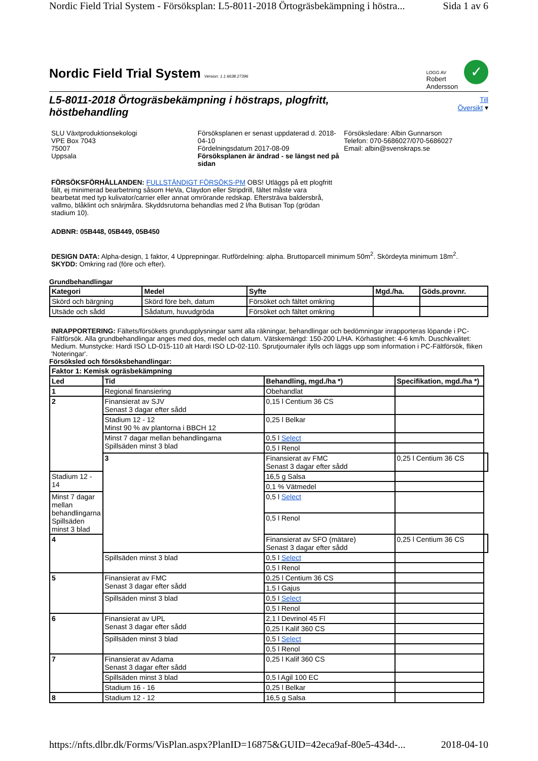Nordic Field Trial System - Försöksplan: L5-8011-2018 Örtogräsbekämpning i höstra... Sida 1 av 6
Nordic Field Trial System Version: 1.1.6638.27396
LOGG AV
Robert
Andersson
✓
L5-8011-2018 Örtogräsbekämpning i höstraps, plogfritt, höstbehandling
Till
Översikt ▾
SLU Växtproduktionsekologi
VPE Box 7043
75007
Uppsala
Försöksplanen er senast uppdaterad d. 2018-04-10
Fördelningsdatum 2017-08-09
Försöksplanen är ändrad - se längst ned på sidan
Försöksledare: Albin Gunnarson
Telefon: 070-5686027/070-5686027
Email: albin@svenskraps.se
FÖRSÖKSFÖRHÅLLANDEN: FULLSTÄNDIGT FÖRSÖKS-PM OBS! Utläggs på ett plogfritt fält, ej minimerad bearbetning såsom HeVa, Claydon eller Stripdrill, fältet måste vara bearbetat med typ kulivator/carrier eller annat omrörande redskap. Eftersträva baldersbrå, vallmo, blåklint och snärjmåra. Skyddsrutorna behandlas med 2 l/ha Butisan Top (grödan stadium 10).
ADBNR: 05B448, 05B449, 05B450
DESIGN DATA: Alpha-design, 1 faktor, 4 Upprepningar. Rutfördelning: alpha. Bruttoparcell minimum 50m<sup>2</sup>. Skördeyta minimum 18m<sup>2</sup>.
SKYDD: Omkring rad (före och efter).
Grundbehandlingar
| Kategori | Medel | Syfte | Mgd./ha. | Göds.provnr. |
| --- | --- | --- | --- | --- |
| Skörd och bärgning | Skörd före beh, datum | Försöket och fältet omkring | | |
| Utsäde och sådd | Sådatum, huvudgröda | Försöket och fältet omkring | | |
INRAPPORTERING: Fältets/försökets grundupplysningar samt alla räkningar, behandlingar och bedömningar inrapporteras löpande i PC-Fältförsök. Alla grundbehandlingar anges med dos, medel och datum. Vätskemängd: 150-200 L/HA. Körhastighet: 4-6 km/h. Duschkvalitet: Medium. Munstycke: Hardi ISO LD-015-110 alt Hardi ISO LD-02-110. Sprutjournaler ifylls och läggs upp som information i PC-Fältförsök, fliken 'Noteringar'.
Försöksled och försöksbehandlingar:
| Faktor 1: Kemisk ogräsbekämpning | | | | |
| --- | --- | --- | --- | --- |
| Led | Tid | Behandling, mgd./ha *) | Specifikation, mgd./ha *) | |
| 1 | Regional finansiering | Obehandlat | | |
| 2 | Finansierat av SJV Senast 3 dagar efter sådd | 0,15 l Centium 36 CS | | |
| | Stadium 12 - 12 Minst 90 % av plantorna i BBCH 12 | 0,25 l Belkar | | |
| | Minst 7 dagar mellan behandlingarna Spillsäden minst 3 blad | 0,5 l Select | | |
| | | 0,5 l Renol | | |
| | 3 | Finansierat av FMC Senast 3 dagar efter sådd | 0,25 l Centium 36 CS | |
| Stadium 12 - 14 | | 16,5 g Salsa | | |
| | | 0,1 % Vätmedel | | |
| Minst 7 dagar mellan behandlingarna Spillsäden minst 3 blad | | 0,5 l Select | | |
| | | 0,5 l Renol | | |
| 4 | | Finansierat av SFO (mätare) Senast 3 dagar efter sådd | 0,25 l Centium 36 CS | |
| | Spillsäden minst 3 blad | 0,5 l Select | | |
| | | 0,5 l Renol | | |
| 5 | Finansierat av FMC Senast 3 dagar efter sådd | 0,25 l Centium 36 CS | | |
| | | 1,5 l Gajus | | |
| | Spillsäden minst 3 blad | 0,5 l Select | | |
| | | 0,5 l Renol | | |
| 6 | Finansierat av UPL Senast 3 dagar efter sådd | 2,1 l Devrinol 45 Fl | | |
| | | 0,25 l Kalif 360 CS | | |
| | Spillsäden minst 3 blad | 0,5 l Select | | |
| | | 0,5 l Renol | | |
| 7 | Finansierat av Adama Senast 3 dagar efter sådd | 0,25 l Kalif 360 CS | | |
| | Spillsäden minst 3 blad | 0,5 l Agil 100 EC | | |
| | Stadium 16 - 16 | 0,25 l Belkar | | |
| 8 | Stadium 12 - 12 | 16,5 g Salsa | | |
https://nfts.dlbr.dk/Forms/VisPlan.aspx?PlanID=16875&GUID=42eca9af-80e5-434d-... 2018-04-10